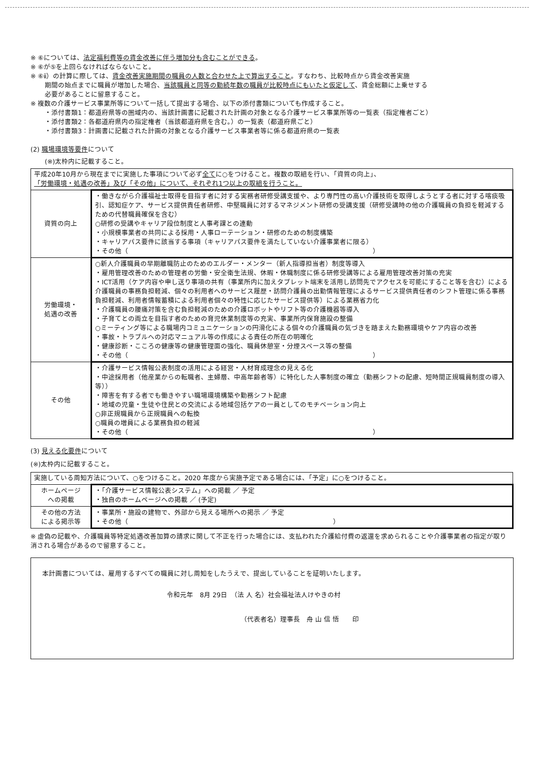※ ⑥については、法定福利費等の賃金改善に伴う増加分も含むことができる。
※ ⑥が⑤を上回らなければならないこと。
※ ⑥ⅱ）の計算に際しては、賃金改善実施期間の職員の人数と合わせた上で算出すること。すなわち、比較時点から賃金改善実施
期間の始点までに職員が増加した場合、当該職員と同等の勤続年数の職員が比較時点にもいたと仮定して、賃金総額に上乗せする
必要があることに留意すること。
※ 複数の介護サービス事業所等について一括して提出する場合、以下の添付書類についても作成すること。
・添付書類1：都道府県等の圏域内の、当該計画書に記載された計画の対象となる介護サービス事業所等の一覧表（指定権者ごと）
・添付書類2：各都道府県内の指定権者（当該都道府県を含む。）の一覧表（都道府県ごと）
・添付書類3：計画書に記載された計画の対象となる介護サービス事業者等に係る都道府県の一覧表
(2) 職場環境等要件について
(※)太枠内に記載すること。
| 平成20年10月から現在までに実施した事項について必ず 全て に○をつけること。複数の取組を行い、「資質の向上」、 「労働環境・処遇の改善」及び「その他」について、それぞれ1つ以上の取組を行うこと。 | |
| 資質の向上 | ・働きながら介護福祉士取得を目指す者に対する実務者研修受講支援や、より専門性の高い介護技術を取得しようとする者に対する喀痰吸引、認知症ケア、サービス提供責任者研修、中堅職員に対するマネジメント研修の受講支援（研修受講時の他の介護職員の負担を軽減するための代替職員確保を含む） ○研修の受講やキャリア段位制度と人事考課との連動 ・小規模事業者の共同による採用・人事ローテーション・研修のための制度構築 ・キャリアパス要件に該当する事項（キャリアパス要件を満たしていない介護事業者に限る） ・その他（ ） |
| 労働環境・ 処遇の改善 | ○新人介護職員の早期離職防止のためのエルダー・メンター（新人指導担当者）制度等導入 ・雇用管理改善のための管理者の労働・安全衛生法規、休暇・休職制度に係る研修受講等による雇用管理改善対策の充実 ・ICT活用（ケア内容や申し送り事項の共有（事業所内に加えタブレット端末を活用し訪問先でアクセスを可能にすること等を含む）による介護職員の事務負担軽減、個々の利用者へのサービス履歴・訪問介護員の出勤情報管理によるサービス提供責任者のシフト管理に係る事務負担軽減、利用者情報蓄積による利用者個々の特性に応じたサービス提供等）による業務省力化 ・介護職員の腰痛対策を含む負担軽減のための介護ロボットやリフト等の介護機器等導入 ・子育てとの両立を目指す者のための育児休業制度等の充実、事業所内保育施設の整備 ○ミーティング等による職場内コミュニケーションの円滑化による個々の介護職員の気づきを踏まえた勤務環境やケア内容の改善 ・事故・トラブルへの対応マニュアル等の作成による責任の所在の明確化 ・健康診断・こころの健康等の健康管理面の強化、職員休憩室・分煙スペース等の整備 ・その他（ ） |
| その他 | ・介護サービス情報公表制度の活用による経営・人材育成理念の見える化 ・中途採用者（他産業からの転職者、主婦層、中高年齢者等）に特化した人事制度の確立（勤務シフトの配慮、短時間正規職員制度の導入等）） ・障害を有する者でも働きやすい職場環境構築や勤務シフト配慮 ・地域の児童・生徒や住民との交流による地域包括ケアの一員としてのモチベーション向上 ○非正規職員から正規職員への転換 ○職員の増員による業務負担の軽減 ・その他（ ） |
(3) 見える化要件について
(※)太枠内に記載すること。
| 実施している周知方法について、○をつけること。2020 年度から実施予定である場合には、「予定」に○をつけること。 | |
| ホームページ への掲載 | ・「介護サービス情報公表システム」への掲載 ／ 予定 ・独自のホームページへの掲載 ／ (予定) |
| その他の方法 による掲示等 | ・事業所・施設の建物で、外部から見える場所への掲示 ／ 予定 ・その他（ ） |
※ 虚偽の記載や、介護職員等特定処遇改善加算の請求に関して不正を行った場合には、支払われた介護給付費の返還を求められることや介護事業者の指定が取り消される場合があるので留意すること。
本計画書については、雇用するすべての職員に対し周知をしたうえで、提出していることを証明いたします。
令和元年　8月 29日　（法 人 名）社会福祉法人けやきの村
（代表者名）理事長　舟 山 信 悟　　印